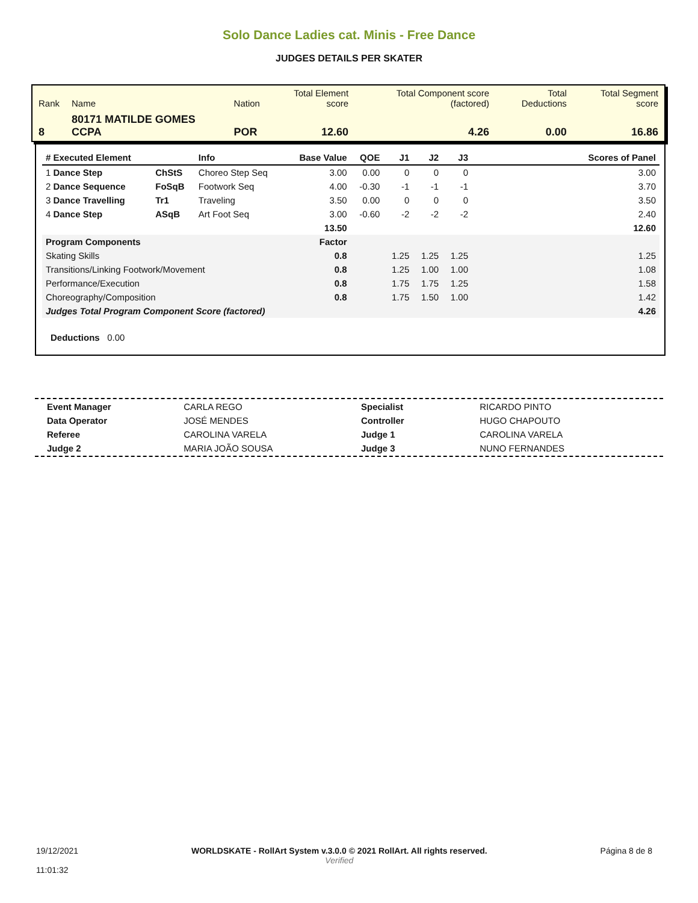Solo Dance Ladies cat. Minis - Free Dance
JUDGES DETAILS PER SKATER
| Rank | Name | Nation | Total Element score | Total Component score (factored) | Total Deductions | Total Segment score |
| 8 | 80171 MATILDE GOMES CCPA | POR | 12.60 | 4.26 | 0.00 | 16.86 |
| # Executed Element | | Info | Base Value | QOE | J1 | J2 | J3 | Scores of Panel |
| --- | --- | --- | --- | --- | --- | --- | --- | --- |
| 1 Dance Step | ChStS | Choreo Step Seq | 3.00 | 0.00 | 0 | 0 | 0 | 3.00 |
| 2 Dance Sequence | FoSqB | Footwork Seq | 4.00 | -0.30 | -1 | -1 | -1 | 3.70 |
| 3 Dance Travelling | Tr1 | Traveling | 3.50 | 0.00 | 0 | 0 | 0 | 3.50 |
| 4 Dance Step | ASqB | Art Foot Seq | 3.00 | -0.60 | -2 | -2 | -2 | 2.40 |
| | | | 13.50 | | | | | 12.60 |
| Program Components | | | Factor | | | | | |
| Skating Skills | | | 0.8 | | 1.25 | 1.25 | 1.25 | 1.25 |
| Transitions/Linking Footwork/Movement | | | 0.8 | | 1.25 | 1.00 | 1.00 | 1.08 |
| Performance/Execution | | | 0.8 | | 1.75 | 1.75 | 1.25 | 1.58 |
| Choreography/Composition | | | 0.8 | | 1.75 | 1.50 | 1.00 | 1.42 |
| Judges Total Program Component Score (factored) | | | | | | | | 4.26 |
Deductions 0.00
| Event Manager | CARLA REGO |
| Data Operator | JOSÉ MENDES |
| Referee | CAROLINA VARELA |
| Judge 2 | MARIA JOÃO SOUSA |
| Specialist | RICARDO PINTO |
| Controller | HUGO CHAPOUTO |
| Judge 1 | CAROLINA VARELA |
| Judge 3 | NUNO FERNANDES |
19/12/2021
11:01:32
WORLDSKATE - RollArt System v.3.0.0 © 2021 RollArt. All rights reserved.
Verified
Página 8 de 8